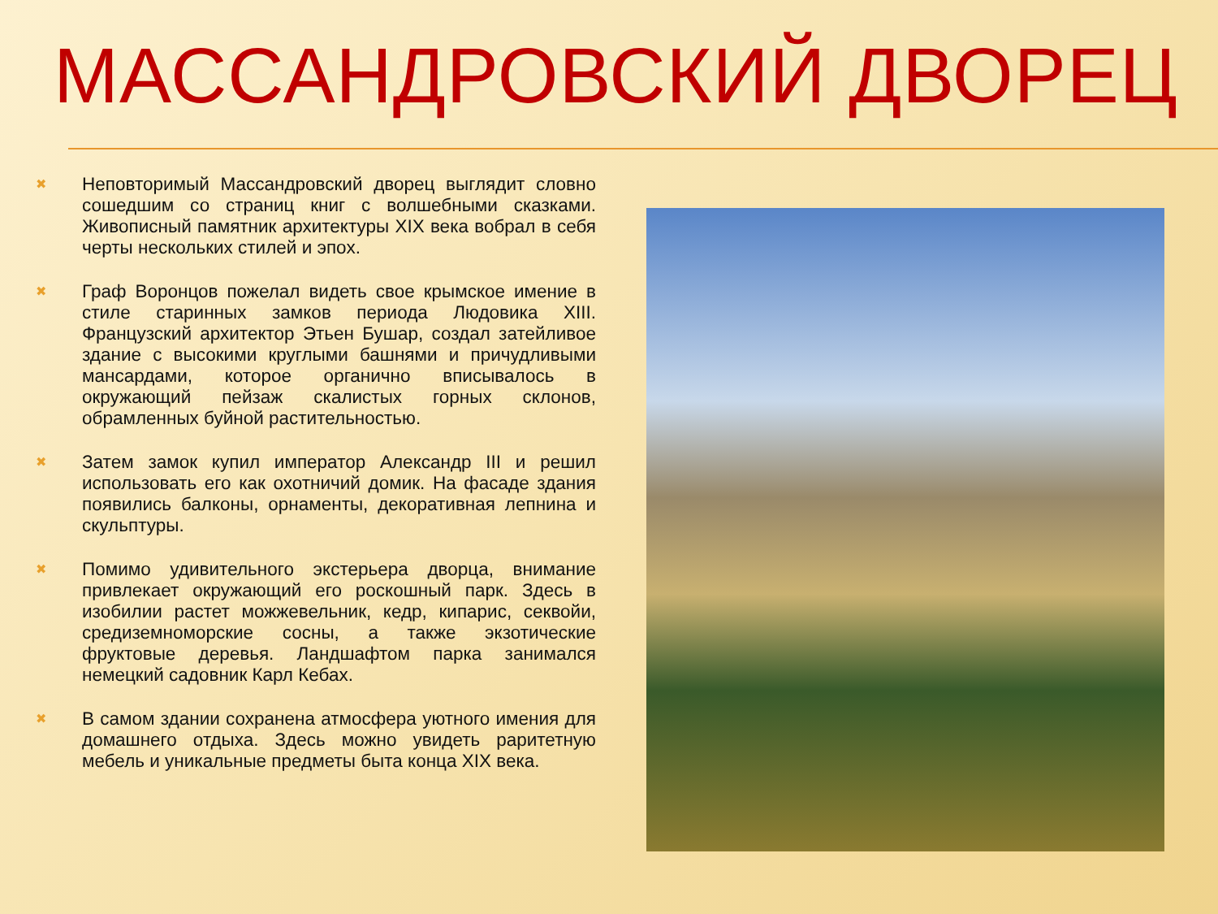МАССАНДРОВСКИЙ ДВОРЕЦ
✖ Неповторимый Массандровский дворец выглядит словно сошедшим со страниц книг с волшебными сказками. Живописный памятник архитектуры XIX века вобрал в себя черты нескольких стилей и эпох.
✖ Граф Воронцов пожелал видеть свое крымское имение в стиле старинных замков периода Людовика XIII. Французский архитектор Этьен Бушар, создал затейливое здание с высокими круглыми башнями и причудливыми мансардами, которое органично вписывалось в окружающий пейзаж скалистых горных склонов, обрамленных буйной растительностью.
✖ Затем замок купил император Александр III и решил использовать его как охотничий домик. На фасаде здания появились балконы, орнаменты, декоративная лепнина и скульптуры.
✖ Помимо удивительного экстерьера дворца, внимание привлекает окружающий его роскошный парк. Здесь в изобилии растет можжевельник, кедр, кипарис, секвойи, средиземноморские сосны, а также экзотические фруктовые деревья. Ландшафтом парка занимался немецкий садовник Карл Кебах.
✖ В самом здании сохранена атмосфера уютного имения для домашнего отдыха. Здесь можно увидеть раритетную мебель и уникальные предметы быта конца XIX века.